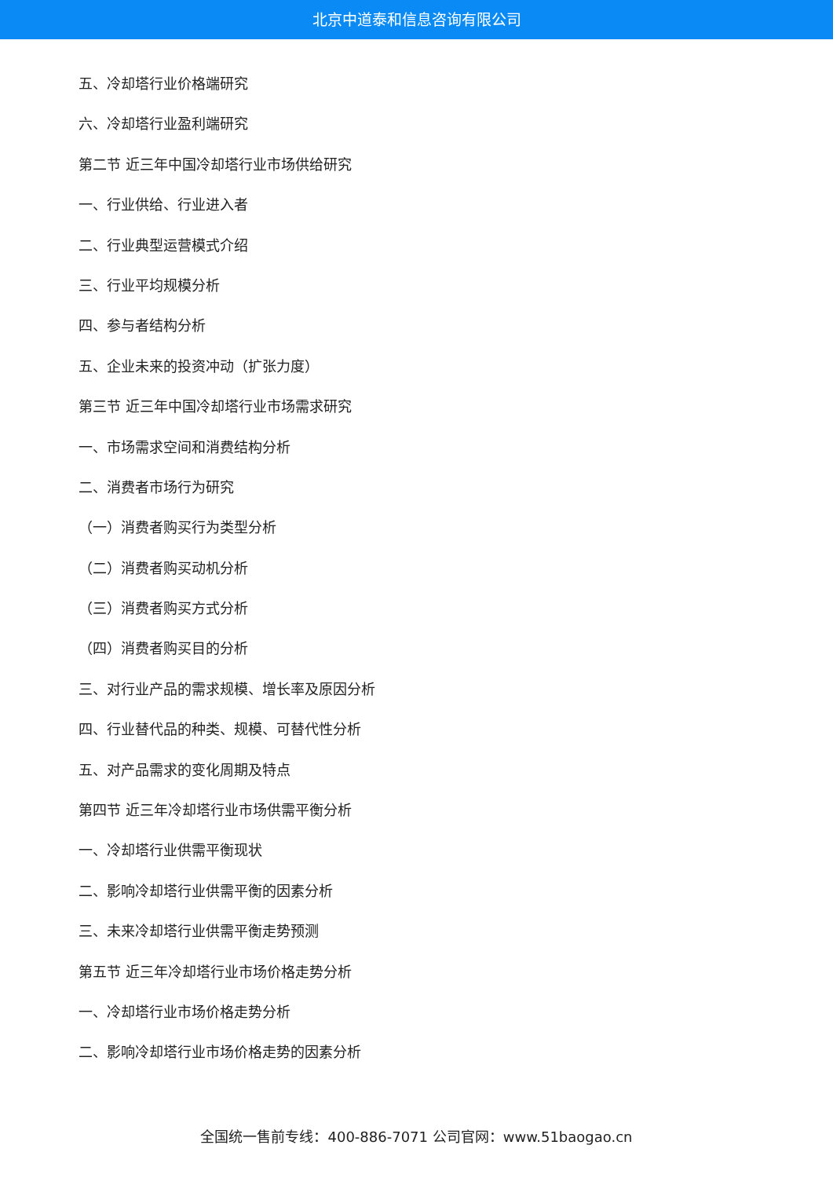北京中道泰和信息咨询有限公司
五、冷却塔行业价格端研究
六、冷却塔行业盈利端研究
第二节 近三年中国冷却塔行业市场供给研究
一、行业供给、行业进入者
二、行业典型运营模式介绍
三、行业平均规模分析
四、参与者结构分析
五、企业未来的投资冲动（扩张力度）
第三节 近三年中国冷却塔行业市场需求研究
一、市场需求空间和消费结构分析
二、消费者市场行为研究
（一）消费者购买行为类型分析
（二）消费者购买动机分析
（三）消费者购买方式分析
（四）消费者购买目的分析
三、对行业产品的需求规模、增长率及原因分析
四、行业替代品的种类、规模、可替代性分析
五、对产品需求的变化周期及特点
第四节 近三年冷却塔行业市场供需平衡分析
一、冷却塔行业供需平衡现状
二、影响冷却塔行业供需平衡的因素分析
三、未来冷却塔行业供需平衡走势预测
第五节 近三年冷却塔行业市场价格走势分析
一、冷却塔行业市场价格走势分析
二、影响冷却塔行业市场价格走势的因素分析
全国统一售前专线：400-886-7071 公司官网：www.51baogao.cn